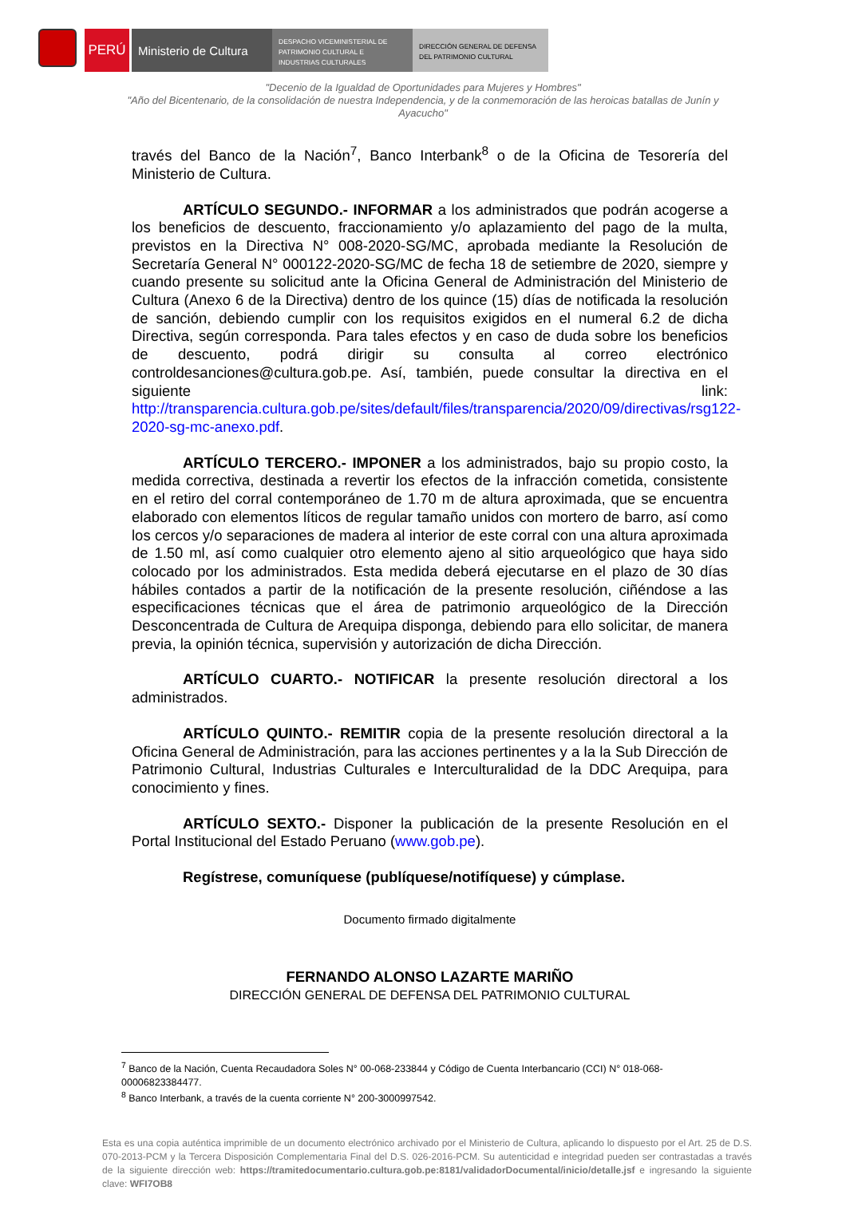PERÚ Ministerio de Cultura
DESPACHO VICEMINISTERIAL DE PATRIMONIO CULTURAL E INDUSTRIAS CULTURALES
DIRECCIÓN GENERAL DE DEFENSA DEL PATRIMONIO CULTURAL
"Decenio de la Igualdad de Oportunidades para Mujeres y Hombres"
"Año del Bicentenario, de la consolidación de nuestra Independencia, y de la conmemoración de las heroicas batallas de Junín y Ayacucho"
través del Banco de la Nación<sup>7</sup>, Banco Interbank<sup>8</sup> o de la Oficina de Tesorería del Ministerio de Cultura.
ARTÍCULO SEGUNDO.- INFORMAR a los administrados que podrán acogerse a los beneficios de descuento, fraccionamiento y/o aplazamiento del pago de la multa, previstos en la Directiva N° 008-2020-SG/MC, aprobada mediante la Resolución de Secretaría General N° 000122-2020-SG/MC de fecha 18 de setiembre de 2020, siempre y cuando presente su solicitud ante la Oficina General de Administración del Ministerio de Cultura (Anexo 6 de la Directiva) dentro de los quince (15) días de notificada la resolución de sanción, debiendo cumplir con los requisitos exigidos en el numeral 6.2 de dicha Directiva, según corresponda. Para tales efectos y en caso de duda sobre los beneficios de descuento, podrá dirigir su consulta al correo electrónico controldesanciones@cultura.gob.pe. Así, también, puede consultar la directiva en el siguiente link: http://transparencia.cultura.gob.pe/sites/default/files/transparencia/2020/09/directivas/rsg122-2020-sg-mc-anexo.pdf.
ARTÍCULO TERCERO.- IMPONER a los administrados, bajo su propio costo, la medida correctiva, destinada a revertir los efectos de la infracción cometida, consistente en el retiro del corral contemporáneo de 1.70 m de altura aproximada, que se encuentra elaborado con elementos líticos de regular tamaño unidos con mortero de barro, así como los cercos y/o separaciones de madera al interior de este corral con una altura aproximada de 1.50 ml, así como cualquier otro elemento ajeno al sitio arqueológico que haya sido colocado por los administrados. Esta medida deberá ejecutarse en el plazo de 30 días hábiles contados a partir de la notificación de la presente resolución, ciñéndose a las especificaciones técnicas que el área de patrimonio arqueológico de la Dirección Desconcentrada de Cultura de Arequipa disponga, debiendo para ello solicitar, de manera previa, la opinión técnica, supervisión y autorización de dicha Dirección.
ARTÍCULO CUARTO.- NOTIFICAR la presente resolución directoral a los administrados.
ARTÍCULO QUINTO.- REMITIR copia de la presente resolución directoral a la Oficina General de Administración, para las acciones pertinentes y a la la Sub Dirección de Patrimonio Cultural, Industrias Culturales e Interculturalidad de la DDC Arequipa, para conocimiento y fines.
ARTÍCULO SEXTO.- Disponer la publicación de la presente Resolución en el Portal Institucional del Estado Peruano (www.gob.pe).
Regístrese, comuníquese (publíquese/notifíquese) y cúmplase.
Documento firmado digitalmente
FERNANDO ALONSO LAZARTE MARIÑO
DIRECCIÓN GENERAL DE DEFENSA DEL PATRIMONIO CULTURAL
<sup>7</sup> Banco de la Nación, Cuenta Recaudadora Soles N° 00-068-233844 y Código de Cuenta Interbancario (CCI) N° 018-068- 00006823384477.
<sup>8</sup> Banco Interbank, a través de la cuenta corriente N° 200-3000997542.
Esta es una copia auténtica imprimible de un documento electrónico archivado por el Ministerio de Cultura, aplicando lo dispuesto por el Art. 25 de D.S. 070-2013-PCM y la Tercera Disposición Complementaria Final del D.S. 026-2016-PCM. Su autenticidad e integridad pueden ser contrastadas a través de la siguiente dirección web: https://tramitedocumentario.cultura.gob.pe:8181/validadorDocumental/inicio/detalle.jsf e ingresando la siguiente clave: WFI7OB8